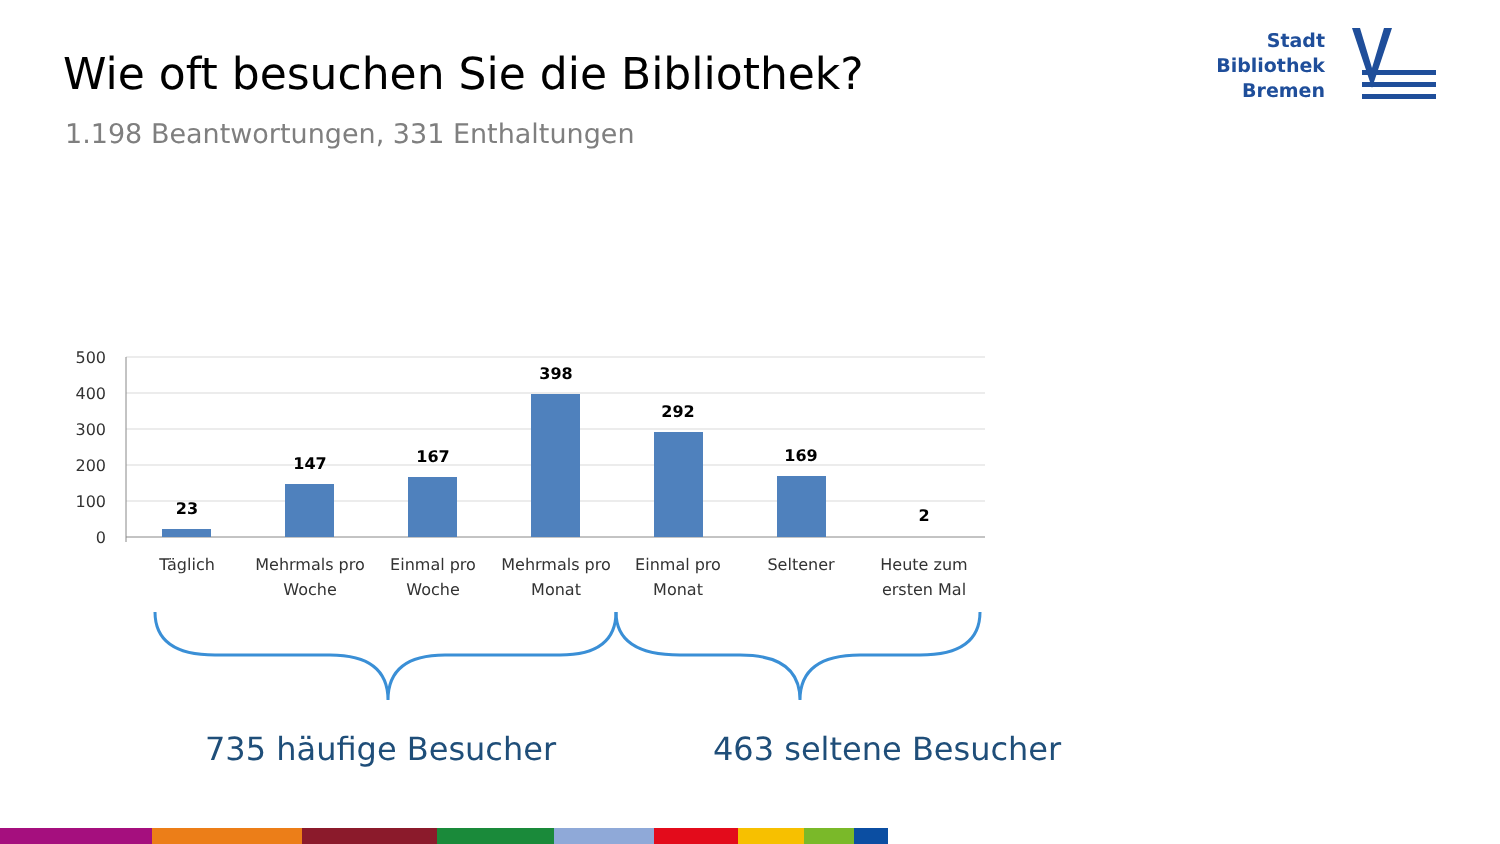Wie oft besuchen Sie die Bibliothek?
1.198 Beantwortungen, 331 Enthaltungen
Stadt
Bibliothek
Bremen
500
400
300
200
100
0
23
147
167
398
292
169
2
Täglich
Mehrmals pro
Woche
Einmal pro
Woche
Mehrmals pro
Monat
Einmal pro
Monat
Seltener
Heute zum
ersten Mal
735 häufige Besucher 463 seltene Besucher